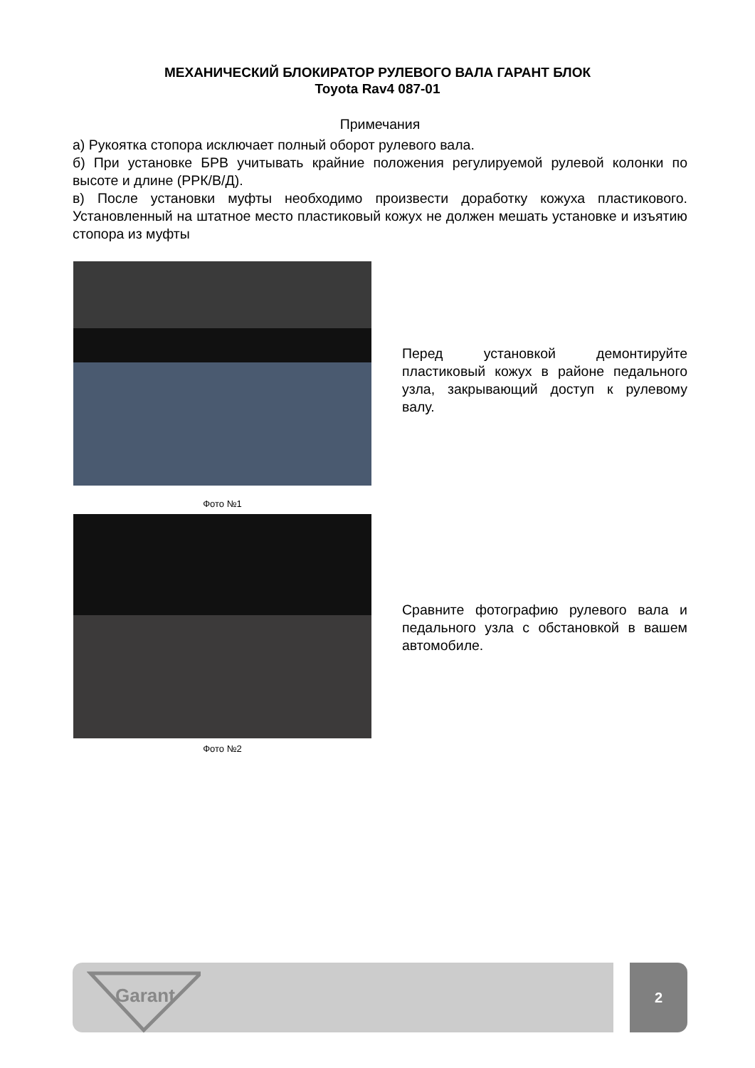МЕХАНИЧЕСКИЙ БЛОКИРАТОР РУЛЕВОГО ВАЛА ГАРАНТ БЛОК
Toyota Rav4 087-01
Примечания
а) Рукоятка стопора исключает полный оборот рулевого вала.
б) При установке БРВ учитывать крайние положения регулируемой рулевой колонки по высоте и длине (РРК/В/Д).
в) После установки муфты необходимо произвести доработку кожуха пластикового. Установленный на штатное место пластиковый кожух не должен мешать установке и изъятию стопора из муфты
Перед установкой демонтируйте пластиковый кожух в районе педального узла, закрывающий доступ к рулевому валу.
Фото №1
Сравните фотографию рулевого вала и педального узла с обстановкой в вашем автомобиле.
Фото №2
Garant
2